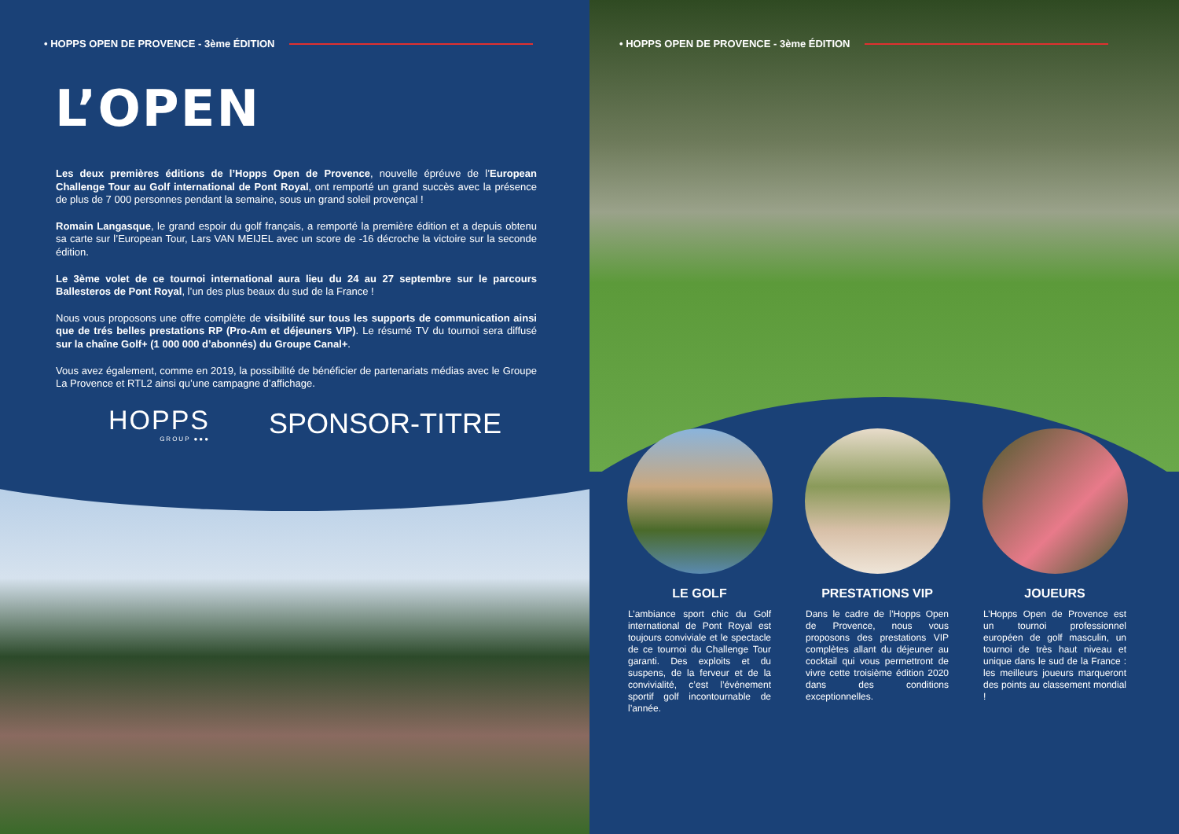• HOPPS OPEN DE PROVENCE - 3ème ÉDITION
L’OPEN
Les deux premières éditions de l’Hopps Open de Provence, nouvelle épréuve de l’European Challenge Tour au Golf international de Pont Royal, ont remporté un grand succès avec la présence de plus de 7 000 personnes pendant la semaine, sous un grand soleil provençal !
Romain Langasque, le grand espoir du golf français, a remporté la première édition et a depuis obtenu sa carte sur l’European Tour, Lars VAN MEIJEL avec un score de -16 décroche la victoire sur la seconde édition.
Le 3ème volet de ce tournoi international aura lieu du 24 au 27 septembre sur le parcours Ballesteros de Pont Royal, l’un des plus beaux du sud de la France !
Nous vous proposons une offre complète de visibilité sur tous les supports de communication ainsi que de trés belles prestations RP (Pro-Am et déjeuners VIP). Le résumé TV du tournoi sera diffusé sur la chaîne Golf+ (1 000 000 d’abonnés) du Groupe Canal+.
Vous avez également, comme en 2019, la possibilité de bénéficier de partenariats médias avec le Groupe La Provence et RTL2 ainsi qu’une campagne d’affichage.
HOPPS
GROUP ●●●
SPONSOR-TITRE
• HOPPS OPEN DE PROVENCE - 3ème ÉDITION
LE GOLF
L’ambiance sport chic du Golf international de Pont Royal est toujours conviviale et le spectacle de ce tournoi du Challenge Tour garanti. Des exploits et du suspens, de la ferveur et de la convivialité, c’est l’événement sportif golf incontournable de l’année.
PRESTATIONS VIP
Dans le cadre de l’Hopps Open de Provence, nous vous proposons des prestations VIP complètes allant du déjeuner au cocktail qui vous permettront de vivre cette troisième édition 2020 dans des conditions exceptionnelles.
JOUEURS
L’Hopps Open de Provence est un tournoi professionnel européen de golf masculin, un tournoi de très haut niveau et unique dans le sud de la France : les meilleurs joueurs marqueront des points au classement mondial !